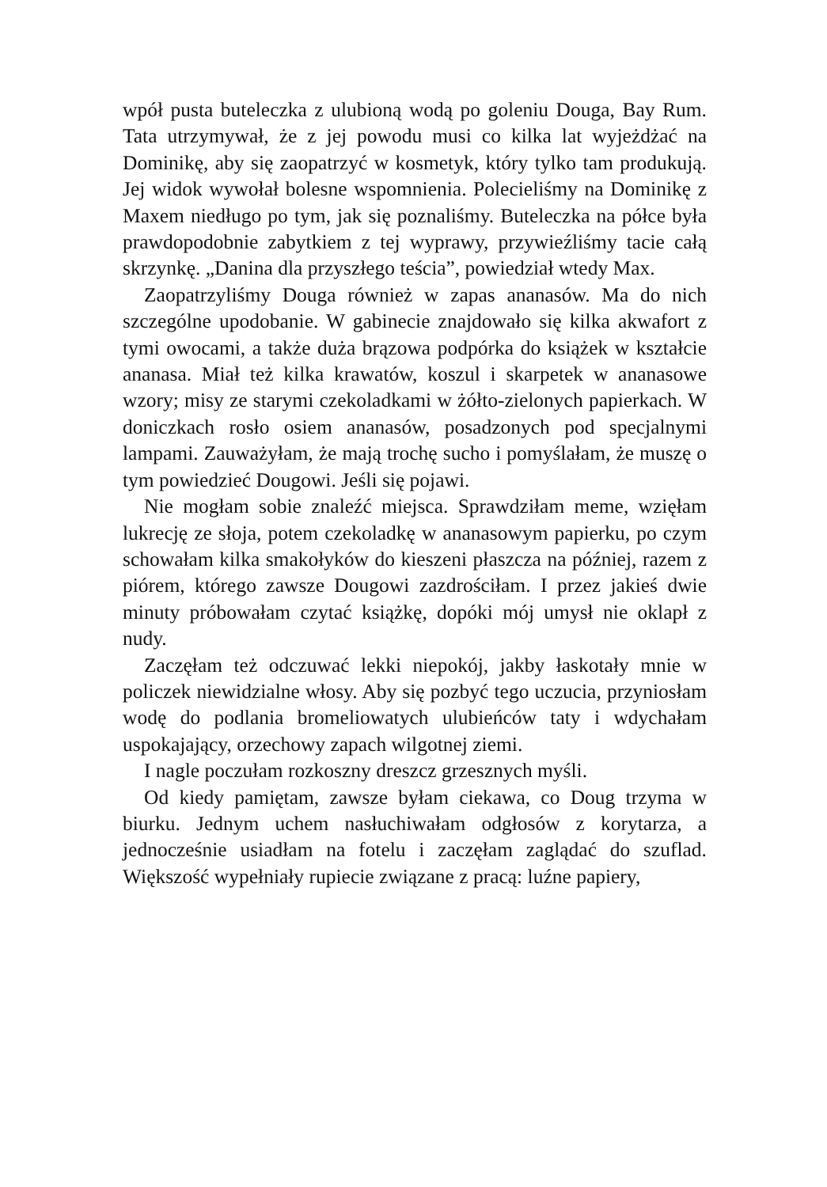wpół pusta buteleczka z ulubioną wodą po goleniu Douga, Bay Rum. Tata utrzymywał, że z jej powodu musi co kilka lat wyjeżdżać na Dominikę, aby się zaopatrzyć w kosmetyk, który tylko tam produkują. Jej widok wywołał bolesne wspomnienia. Polecieliśmy na Dominikę z Maxem niedługo po tym, jak się poznaliśmy. Buteleczka na półce była prawdopodobnie zabytkiem z tej wyprawy, przywieźliśmy tacie całą skrzynkę. „Danina dla przyszłego teścia”, powiedział wtedy Max.
Zaopatrzyliśmy Douga również w zapas ananasów. Ma do nich szczególne upodobanie. W gabinecie znajdowało się kilka akwafort z tymi owocami, a także duża brązowa podpórka do książek w kształcie ananasa. Miał też kilka krawatów, koszul i skarpetek w ananasowe wzory; misy ze starymi czekoladkami w żółto-zielonych papierkach. W doniczkach rosło osiem ananasów, posadzonych pod specjalnymi lampami. Zauważyłam, że mają trochę sucho i pomyślałam, że muszę o tym powiedzieć Dougowi. Jeśli się pojawi.
Nie mogłam sobie znaleźć miejsca. Sprawdziłam meme, wzięłam lukrecję ze słoja, potem czekoladkę w ananasowym papierku, po czym schowałam kilka smakołyków do kieszeni płaszcza na później, razem z piórem, którego zawsze Dougowi zazdrościłam. I przez jakieś dwie minuty próbowałam czytać książkę, dopóki mój umysł nie oklapł z nudy.
Zaczęłam też odczuwać lekki niepokój, jakby łaskotały mnie w policzek niewidzialne włosy. Aby się pozbyć tego uczucia, przyniosłam wodę do podlania bromeliowatych ulubieńców taty i wdychałam uspokajający, orzechowy zapach wilgotnej ziemi.
I nagle poczułam rozkoszny dreszcz grzesznych myśli.
Od kiedy pamiętam, zawsze byłam ciekawa, co Doug trzyma w biurku. Jednym uchem nasłuchiwałam odgłosów z korytarza, a jednocześnie usiadłam na fotelu i zaczęłam zaglądać do szuflad. Większość wypełniały rupiecie związane z pracą: luźne papiery,